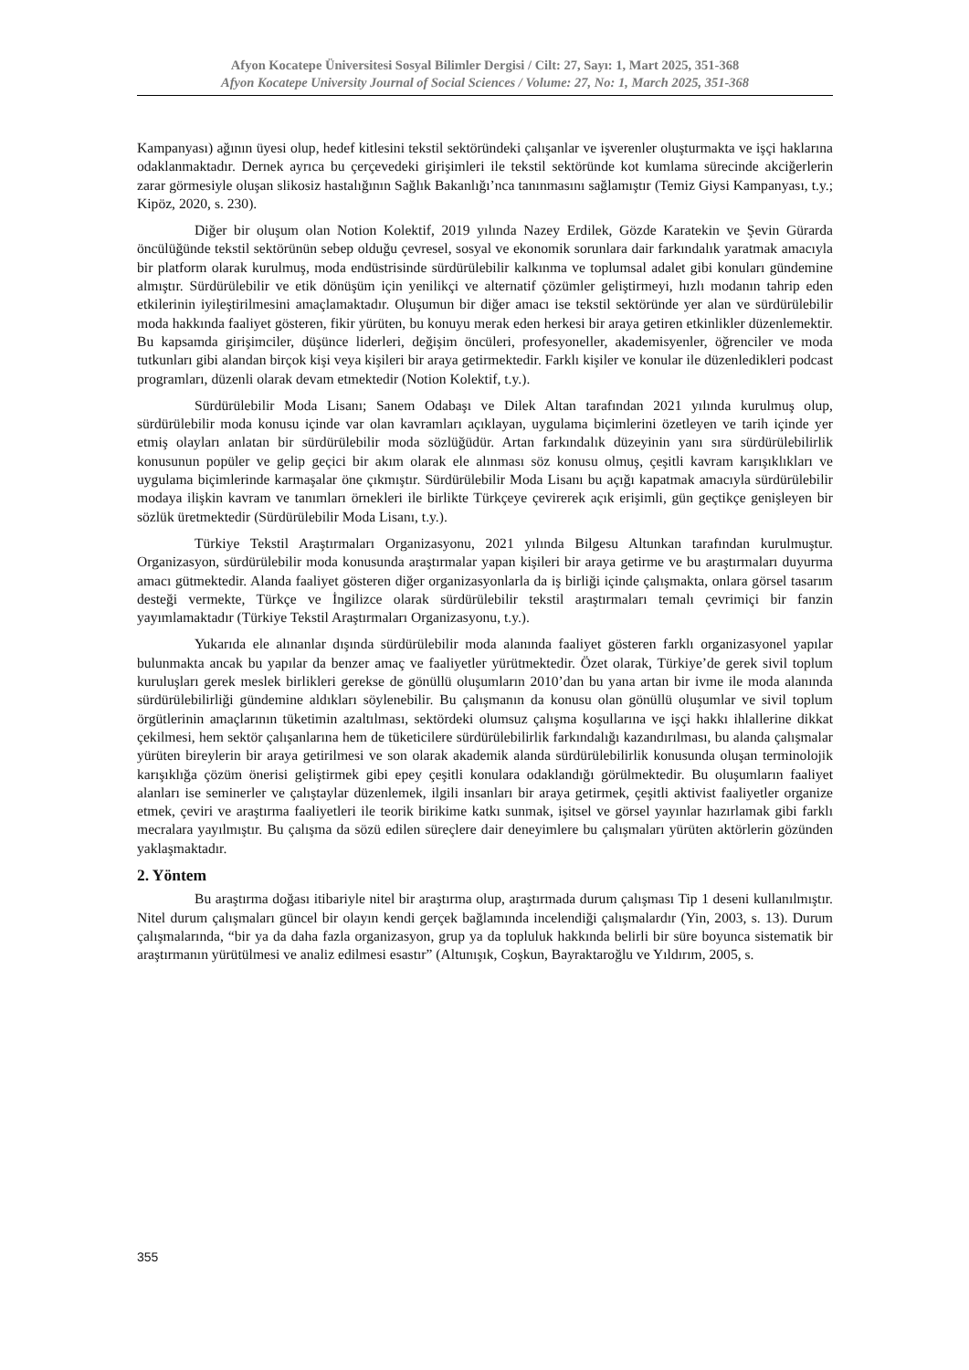Afyon Kocatepe Üniversitesi Sosyal Bilimler Dergisi / Cilt: 27, Sayı: 1, Mart 2025, 351-368
Afyon Kocatepe University Journal of Social Sciences / Volume: 27, No: 1, March 2025, 351-368
Kampanyası) ağının üyesi olup, hedef kitlesini tekstil sektöründeki çalışanlar ve işverenler oluşturmakta ve işçi haklarına odaklanmaktadır. Dernek ayrıca bu çerçevedeki girişimleri ile tekstil sektöründe kot kumlama sürecinde akciğerlerin zarar görmesiyle oluşan slikosiz hastalığının Sağlık Bakanlığı’nca tanınmasını sağlamıştır (Temiz Giysi Kampanyası, t.y.; Kipöz, 2020, s. 230).
Diğer bir oluşum olan Notion Kolektif, 2019 yılında Nazey Erdilek, Gözde Karatekin ve Şevin Gürarda öncülüğünde tekstil sektörünün sebep olduğu çevresel, sosyal ve ekonomik sorunlara dair farkındalık yaratmak amacıyla bir platform olarak kurulmuş, moda endüstrisinde sürdürülebilir kalkınma ve toplumsal adalet gibi konuları gündemine almıştır. Sürdürülebilir ve etik dönüşüm için yenilikçi ve alternatif çözümler geliştirmeyi, hızlı modanın tahrip eden etkilerinin iyileştirilmesini amaçlamaktadır. Oluşumun bir diğer amacı ise tekstil sektöründe yer alan ve sürdürülebilir moda hakkında faaliyet gösteren, fikir yürüten, bu konuyu merak eden herkesi bir araya getiren etkinlikler düzenlemektir. Bu kapsamda girişimciler, düşünce liderleri, değişim öncüleri, profesyoneller, akademisyenler, öğrenciler ve moda tutkunları gibi alandan birçok kişi veya kişileri bir araya getirmektedir. Farklı kişiler ve konular ile düzenledikleri podcast programları, düzenli olarak devam etmektedir (Notion Kolektif, t.y.).
Sürdürülebilir Moda Lisanı; Sanem Odabaşı ve Dilek Altan tarafından 2021 yılında kurulmuş olup, sürdürülebilir moda konusu içinde var olan kavramları açıklayan, uygulama biçimlerini özetleyen ve tarih içinde yer etmiş olayları anlatan bir sürdürülebilir moda sözlüğüdür. Artan farkındalık düzeyinin yanı sıra sürdürülebilirlik konusunun popüler ve gelip geçici bir akım olarak ele alınması söz konusu olmuş, çeşitli kavram karışıklıkları ve uygulama biçimlerinde karmaşalar öne çıkmıştır. Sürdürülebilir Moda Lisanı bu açığı kapatmak amacıyla sürdürülebilir modaya ilişkin kavram ve tanımları örnekleri ile birlikte Türkçeye çevirerek açık erişimli, gün geçtikçe genişleyen bir sözlük üretmektedir (Sürdürülebilir Moda Lisanı, t.y.).
Türkiye Tekstil Araştırmaları Organizasyonu, 2021 yılında Bilgesu Altunkan tarafından kurulmuştur. Organizasyon, sürdürülebilir moda konusunda araştırmalar yapan kişileri bir araya getirme ve bu araştırmaları duyurma amacı gütmektedir. Alanda faaliyet gösteren diğer organizasyonlarla da iş birliği içinde çalışmakta, onlara görsel tasarım desteği vermekte, Türkçe ve İngilizce olarak sürdürülebilir tekstil araştırmaları temalı çevrimiçi bir fanzin yayımlamaktadır (Türkiye Tekstil Araştırmaları Organizasyonu, t.y.).
Yukarıda ele alınanlar dışında sürdürülebilir moda alanında faaliyet gösteren farklı organizasyonel yapılar bulunmakta ancak bu yapılar da benzer amaç ve faaliyetler yürütmektedir. Özet olarak, Türkiye’de gerek sivil toplum kuruluşları gerek meslek birlikleri gerekse de gönüllü oluşumların 2010’dan bu yana artan bir ivme ile moda alanında sürdürülebilirliği gündemine aldıkları söylenebilir. Bu çalışmanın da konusu olan gönüllü oluşumlar ve sivil toplum örgütlerinin amaçlarının tüketimin azaltılması, sektördeki olumsuz çalışma koşullarına ve işçi hakkı ihlallerine dikkat çekilmesi, hem sektör çalışanlarına hem de tüketicilere sürdürülebilirlik farkındalığı kazandırılması, bu alanda çalışmalar yürüten bireylerin bir araya getirilmesi ve son olarak akademik alanda sürdürülebilirlik konusunda oluşan terminolojik karışıklığa çözüm önerisi geliştirmek gibi epey çeşitli konulara odaklandığı görülmektedir. Bu oluşumların faaliyet alanları ise seminerler ve çalıştaylar düzenlemek, ilgili insanları bir araya getirmek, çeşitli aktivist faaliyetler organize etmek, çeviri ve araştırma faaliyetleri ile teorik birikime katkı sunmak, işitsel ve görsel yayınlar hazırlamak gibi farklı mecralara yayılmıştır. Bu çalışma da sözü edilen süreçlere dair deneyimlere bu çalışmaları yürüten aktörlerin gözünden yaklaşmaktadır.
2. Yöntem
Bu araştırma doğası itibariyle nitel bir araştırma olup, araştırmada durum çalışması Tip 1 deseni kullanılmıştır. Nitel durum çalışmaları güncel bir olayın kendi gerçek bağlamında incelendiği çalışmalardır (Yin, 2003, s. 13). Durum çalışmalarında, “bir ya da daha fazla organizasyon, grup ya da topluluk hakkında belirli bir süre boyunca sistematik bir araştırmanın yürütülmesi ve analiz edilmesi esastır” (Altunışık, Coşkun, Bayraktaroğlu ve Yıldırım, 2005, s.
355